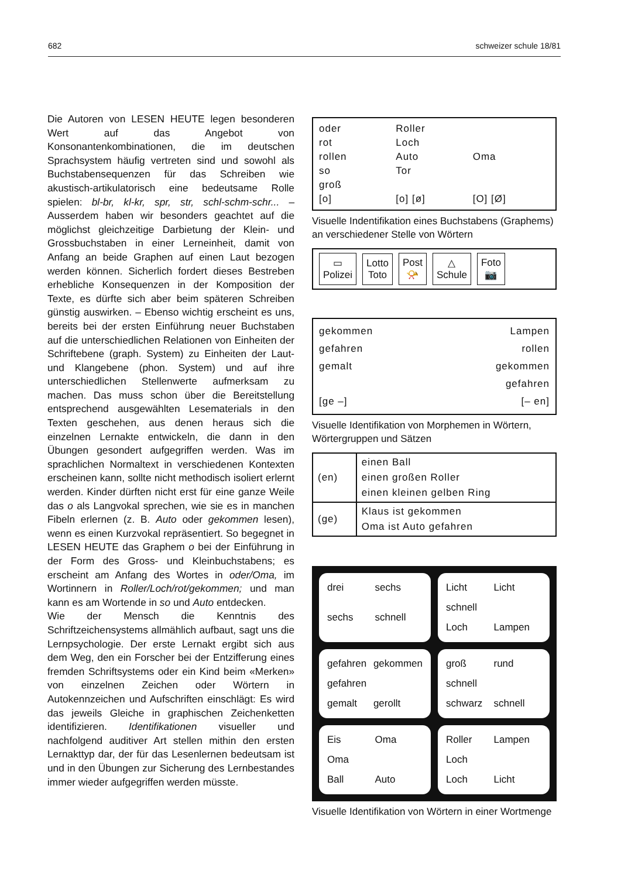682 schweizer schule 18/81
Die Autoren von LESEN HEUTE legen besonderen Wert auf das Angebot von Konsonantenkombinationen, die im deutschen Sprachsystem häufig vertreten sind und sowohl als Buchstabensequenzen für das Schreiben wie akustisch-artikulatorisch eine bedeutsame Rolle spielen: bl-br, kl-kr, spr, str, schl-schm-schr... – Ausserdem haben wir besonders geachtet auf die möglichst gleichzeitige Darbietung der Klein- und Grossbuchstaben in einer Lerneinheit, damit von Anfang an beide Graphen auf einen Laut bezogen werden können. Sicherlich fordert dieses Bestreben erhebliche Konsequenzen in der Komposition der Texte, es dürfte sich aber beim späteren Schreiben günstig auswirken. – Ebenso wichtig erscheint es uns, bereits bei der ersten Einführung neuer Buchstaben auf die unterschiedlichen Relationen von Einheiten der Schriftebene (graph. System) zu Einheiten der Laut- und Klangebene (phon. System) und auf ihre unterschiedlichen Stellenwerte aufmerksam zu machen. Das muss schon über die Bereitstellung entsprechend ausgewählten Lesematerials in den Texten geschehen, aus denen heraus sich die einzelnen Lernakte entwickeln, die dann in den Übungen gesondert aufgegriffen werden. Was im sprachlichen Normaltext in verschiedenen Kontexten erscheinen kann, sollte nicht methodisch isoliert erlernt werden. Kinder dürften nicht erst für eine ganze Weile das o als Langvokal sprechen, wie sie es in manchen Fibeln erlernen (z. B. Auto oder gekommen lesen), wenn es einen Kurzvokal repräsentiert. So begegnet in LESEN HEUTE das Graphem o bei der Einführung in der Form des Gross- und Kleinbuchstabens; es erscheint am Anfang des Wortes in oder/Oma, im Wortinnern in Roller/Loch/rot/gekommen; und man kann es am Wortende in so und Auto entdecken.
Wie der Mensch die Kenntnis des Schriftzeichensystems allmählich aufbaut, sagt uns die Lernpsychologie. Der erste Lernakt ergibt sich aus dem Weg, den ein Forscher bei der Entzifferung eines fremden Schriftsystems oder ein Kind beim «Merken» von einzelnen Zeichen oder Wörtern in Autokennzeichen und Aufschriften einschlägt: Es wird das jeweils Gleiche in graphischen Zeichenketten identifizieren. Identifikationen visueller und nachfolgend auditiver Art stellen mithin den ersten Lernakttyp dar, der für das Lesenlernen bedeutsam ist und in den Übungen zur Sicherung des Lernbestandes immer wieder aufgegriffen werden müsste.
oder
rot
rollen
so
groß
[o]
Roller
Loch
Auto
Tor
[o] [ø]
Oma
[O] [Ø]
Visuelle Indentifikation eines Buchstabens (Graphems) an verschiedener Stelle von Wörtern
▭
Polizei
Lotto
Toto
Post
📯
△
Schule
Foto
📷
gekommen
gefahren
gemalt
[ge –]
Lampen
rollen
gekommen
gefahren
[– en]
Visuelle Identifikation von Morphemen in Wörtern, Wörtergruppen und Sätzen
| (en) | einen Ball einen großen Roller einen kleinen gelben Ring |
| (ge) | Klaus ist gekommen Oma ist Auto gefahren |
drei sechs sechs schnell
Licht Licht schnell Loch Lampen
gefahren gekommen gefahren gemalt gerollt
groß rund schnell schwarz schnell
Eis Oma Oma Ball Auto
Roller Lampen Loch Loch Licht
Visuelle Identifikation von Wörtern in einer Wortmenge